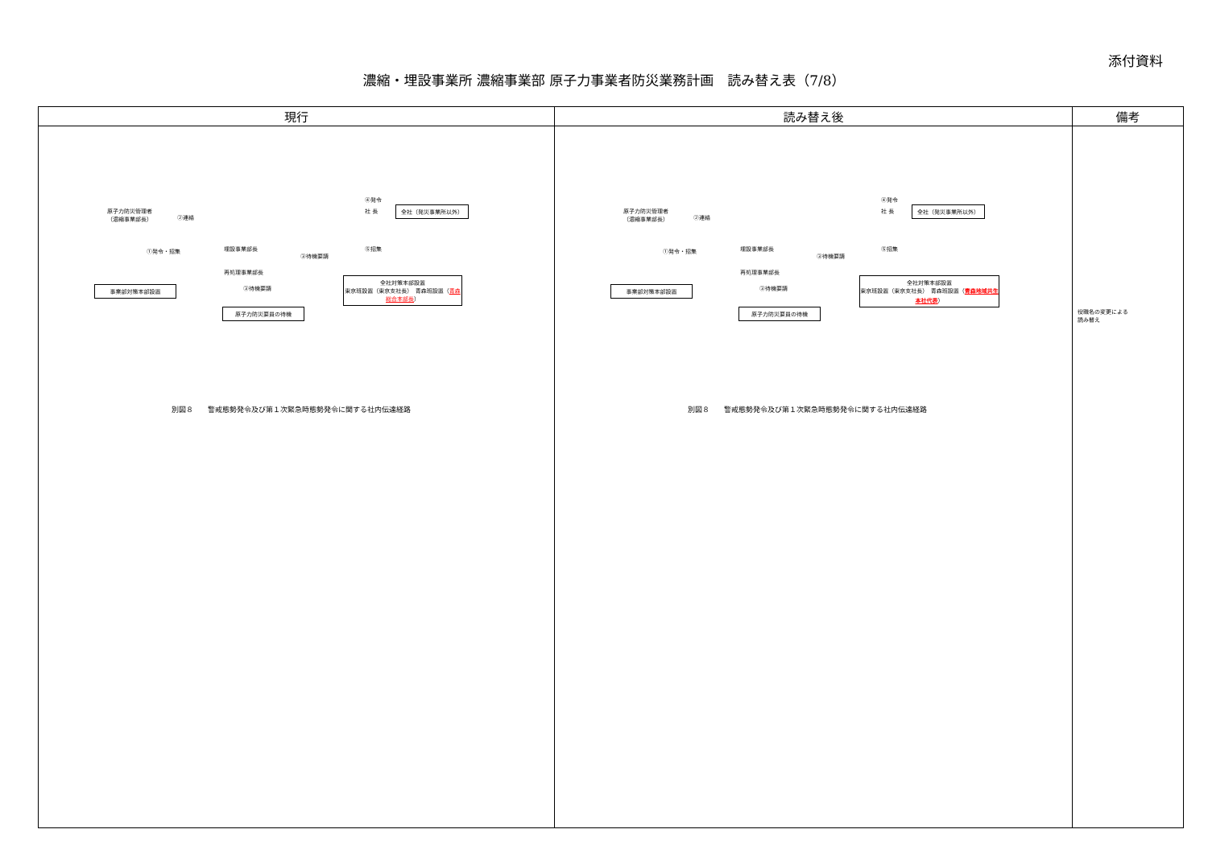添付資料
濃縮・埋設事業所 濃縮事業部 原子力事業者防災業務計画　読み替え表（7/8）
| 現行 | 読み替え後 | 備考 |
| --- | --- | --- |
| 原子力防災管理者 （濃縮事業部長） ②連絡 ①発令・招集 埋設事業部長 再処理事業部長 ③待機要請 ③待機要請 社 長 ④発令 ⑤招集 全社（発災事業所以外） 事業部対策本部設置 原子力防災要員の待機 全社対策本部設置 東京班設置（東京支社長） 青森班設置（ 青森総合本部長 ） 別図８ 警戒態勢発令及び第１次緊急時態勢発令に関する社内伝達経路 | 原子力防災管理者 （濃縮事業部長） ②連絡 ①発令・招集 埋設事業部長 再処理事業部長 ③待機要請 ③待機要請 社 長 ④発令 ⑤招集 全社（発災事業所以外） 事業部対策本部設置 原子力防災要員の待機 全社対策本部設置 東京班設置（東京支社長） 青森班設置（ 青森地域共生本社代表 ） 別図８ 警戒態勢発令及び第１次緊急時態勢発令に関する社内伝達経路 | 役職名の変更による 読み替え |